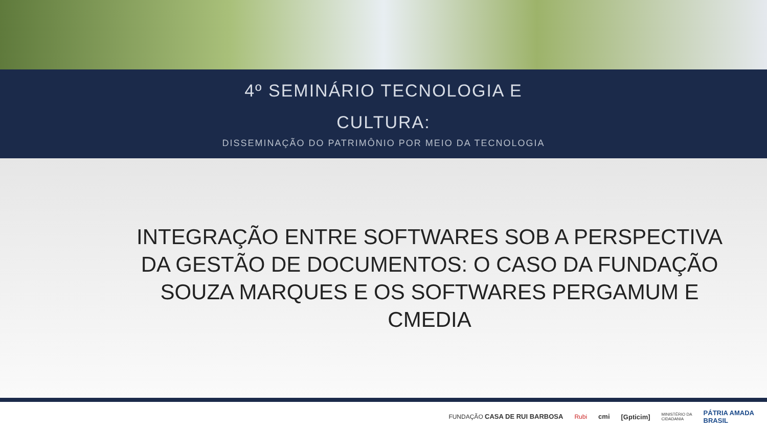4º SEMINÁRIO TECNOLOGIA E
CULTURA:
DISSEMINAÇÃO DO PATRIMÔNIO POR MEIO DA TECNOLOGIA
INTEGRAÇÃO ENTRE SOFTWARES SOB A PERSPECTIVA DA GESTÃO DE DOCUMENTOS: O CASO DA FUNDAÇÃO SOUZA MARQUES E OS SOFTWARES PERGAMUM E CMEDIA
FUNDAÇÃO CASA DE RUI BARBOSA Rubi cmi [Gpticim] MINISTÉRIO DA
CIDADANIA PÁTRIA AMADA
BRASIL